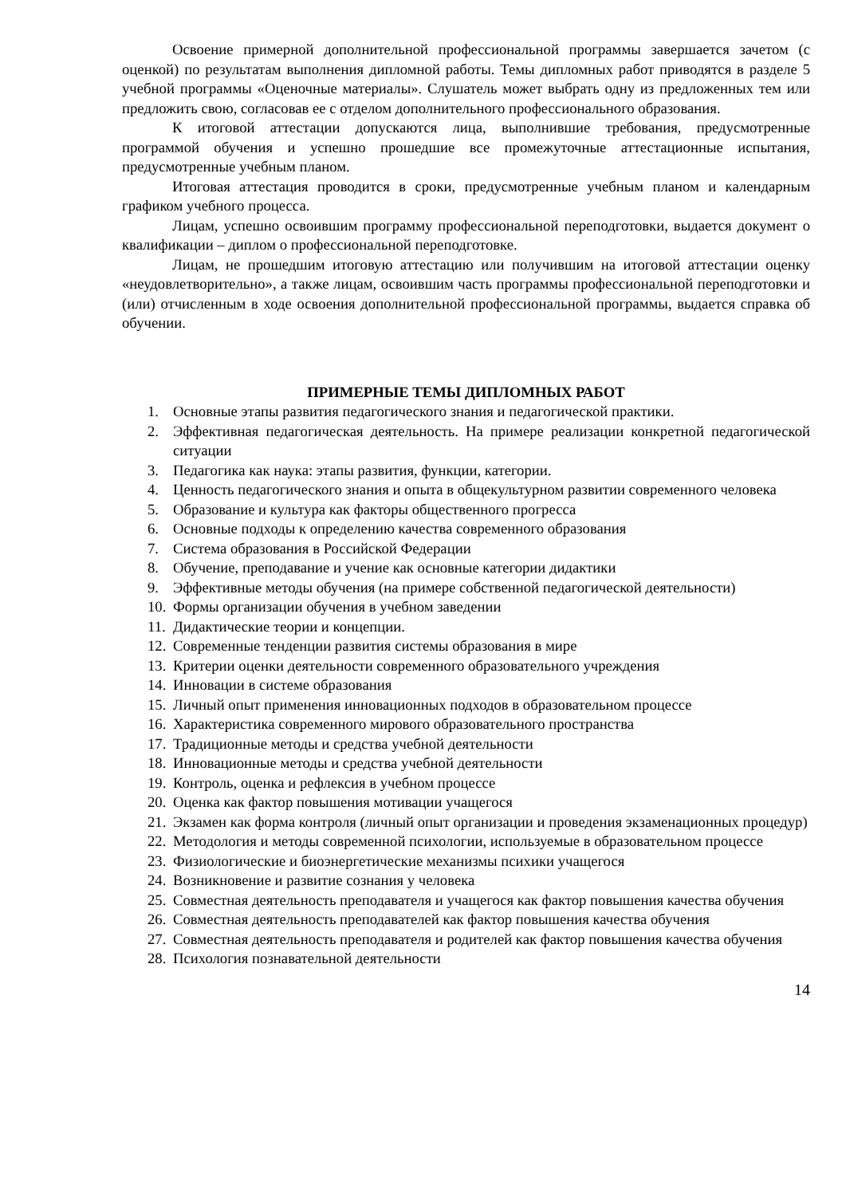Освоение примерной дополнительной профессиональной программы завершается зачетом (с оценкой) по результатам выполнения дипломной работы. Темы дипломных работ приводятся в разделе 5 учебной программы «Оценочные материалы». Слушатель может выбрать одну из предложенных тем или предложить свою, согласовав ее с отделом дополнительного профессионального образования.
К итоговой аттестации допускаются лица, выполнившие требования, предусмотренные программой обучения и успешно прошедшие все промежуточные аттестационные испытания, предусмотренные учебным планом.
Итоговая аттестация проводится в сроки, предусмотренные учебным планом и календарным графиком учебного процесса.
Лицам, успешно освоившим программу профессиональной переподготовки, выдается документ о квалификации – диплом о профессиональной переподготовке.
Лицам, не прошедшим итоговую аттестацию или получившим на итоговой аттестации оценку «неудовлетворительно», а также лицам, освоившим часть программы профессиональной переподготовки и (или) отчисленным в ходе освоения дополнительной профессиональной программы, выдается справка об обучении.
ПРИМЕРНЫЕ ТЕМЫ ДИПЛОМНЫХ РАБОТ
1. Основные этапы развития педагогического знания и педагогической практики.
2. Эффективная педагогическая деятельность. На примере реализации конкретной педагогической ситуации
3. Педагогика как наука: этапы развития, функции, категории.
4. Ценность педагогического знания и опыта в общекультурном развитии современного человека
5. Образование и культура как факторы общественного прогресса
6. Основные подходы к определению качества современного образования
7. Система образования в Российской Федерации
8. Обучение, преподавание и учение как основные категории дидактики
9. Эффективные методы обучения (на примере собственной педагогической деятельности)
10. Формы организации обучения в учебном заведении
11. Дидактические теории и концепции.
12. Современные тенденции развития системы образования в мире
13. Критерии оценки деятельности современного образовательного учреждения
14. Инновации в системе образования
15. Личный опыт применения инновационных подходов в образовательном процессе
16. Характеристика современного мирового образовательного пространства
17. Традиционные методы и средства учебной деятельности
18. Инновационные методы и средства учебной деятельности
19. Контроль, оценка и рефлексия в учебном процессе
20. Оценка как фактор повышения мотивации учащегося
21. Экзамен как форма контроля (личный опыт организации и проведения экзаменационных процедур)
22. Методология и методы современной психологии, используемые в образовательном процессе
23. Физиологические и биоэнергетические механизмы психики учащегося
24. Возникновение и развитие сознания у человека
25. Совместная деятельность преподавателя и учащегося как фактор повышения качества обучения
26. Совместная деятельность преподавателей как фактор повышения качества обучения
27. Совместная деятельность преподавателя и родителей как фактор повышения качества обучения
28. Психология познавательной деятельности
14